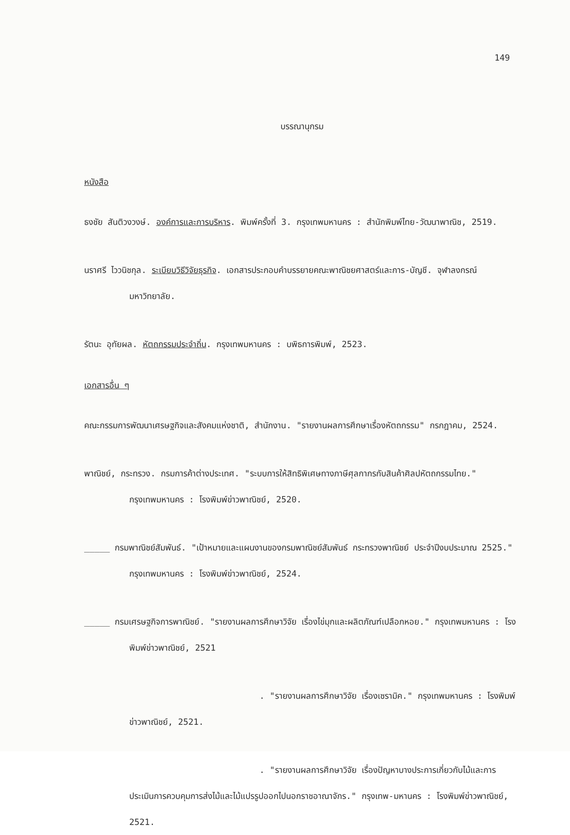149
บรรณานุกรม
หนังสือ
ธงชัย สันติวงวงษ์. องค์การและการบริหาร. พิมพ์ครั้งที่ 3. กรุงเทพมหานคร : สำนักพิมพ์ไทย-วัฒนาพาณิช, 2519.
นราศรี ไววนิชกุล. ระเบียบวิธีวิจัยธุรกิจ. เอกสารประกอบคำบรรยายคณะพาณิชยศาสตร์และการ-บัญชี. จุฬาลงกรณ์มหาวิทยาลัย.
รัตนะ อุทัยผล. หัตถกรรมประจำถิ่น. กรุงเทพมหานคร : บพิธการพิมพ์, 2523.
เอกสารอื่น ๆ
คณะกรรมการพัฒนาเศรษฐกิจและสังคมแห่งชาติ, สำนักงาน. "รายงานผลการศึกษาเรื่องหัตถกรรม" กรกฎาคม, 2524.
พาณิชย์, กระทรวง. กรมการค้าต่างประเทศ. "ระบบการให้สิทธิพิเศษทางภาษีศุลกากรกับสินค้าศิลปหัตถกรรมไทย." กรุงเทพมหานคร : โรงพิมพ์ข่าวพาณิชย์, 2520.
_____ กรมพาณิชย์สัมพันธ์. "เป้าหมายและแผนงานของกรมพาณิชย์สัมพันธ์ กระทรวงพาณิชย์ ประจำปีงบประมาณ 2525." กรุงเทพมหานคร : โรงพิมพ์ข่าวพาณิชย์, 2524.
_____ กรมเศรษฐกิจการพาณิชย์. "รายงานผลการศึกษาวิจัย เรื่องไข่มุกและผลิตภัณฑ์เปลือกหอย." กรุงเทพมหานคร : โรงพิมพ์ข่าวพาณิชย์, 2521
. "รายงานผลการศึกษาวิจัย เรื่องเซรามิค." กรุงเทพมหานคร : โรงพิมพ์ข่าวพาณิชย์, 2521.
. "รายงานผลการศึกษาวิจัย เรื่องปัญหาบางประการเกี่ยวกับไม้และการประเมินการควบคุมการส่งไม้และไม้แปรรูปออกไปนอกราชอาณาจักร." กรุงเทพ-มหานคร : โรงพิมพ์ข่าวพาณิชย์, 2521.